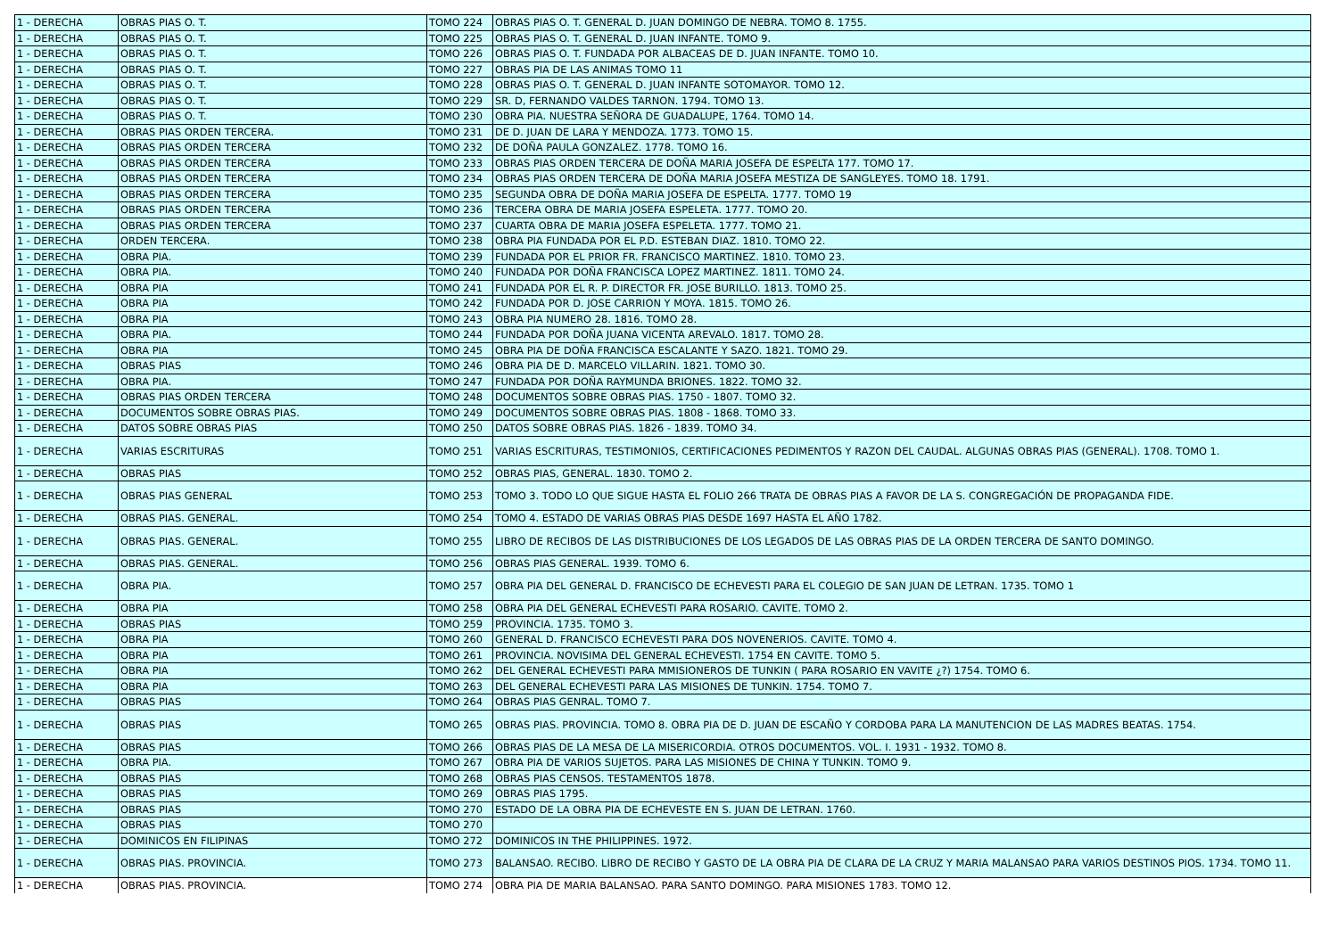| 1 - DERECHA | OBRAS PIAS O. T. | TOMO 224 | OBRAS PIAS O. T. GENERAL D. JUAN DOMINGO DE NEBRA. TOMO 8. 1755. |
| 1 - DERECHA | OBRAS PIAS O. T. | TOMO 225 | OBRAS PIAS O. T. GENERAL D. JUAN INFANTE. TOMO 9. |
| 1 - DERECHA | OBRAS PIAS O. T. | TOMO 226 | OBRAS PIAS O. T. FUNDADA POR ALBACEAS DE D. JUAN INFANTE. TOMO 10. |
| 1 - DERECHA | OBRAS PIAS O. T. | TOMO 227 | OBRAS PIA DE LAS ANIMAS TOMO 11 |
| 1 - DERECHA | OBRAS PIAS O. T. | TOMO 228 | OBRAS PIAS O. T. GENERAL D. JUAN INFANTE SOTOMAYOR. TOMO 12. |
| 1 - DERECHA | OBRAS PIAS O. T. | TOMO 229 | SR. D, FERNANDO VALDES TARNON. 1794. TOMO 13. |
| 1 - DERECHA | OBRAS PIAS O. T. | TOMO 230 | OBRA PIA. NUESTRA SEÑORA DE GUADALUPE, 1764. TOMO 14. |
| 1 - DERECHA | OBRAS PIAS ORDEN TERCERA. | TOMO 231 | DE D. JUAN DE LARA Y MENDOZA. 1773. TOMO 15. |
| 1 - DERECHA | OBRAS PIAS ORDEN TERCERA | TOMO 232 | DE DOÑA PAULA GONZALEZ. 1778. TOMO 16. |
| 1 - DERECHA | OBRAS PIAS ORDEN TERCERA | TOMO 233 | OBRAS PIAS ORDEN TERCERA DE DOÑA MARIA JOSEFA DE ESPELTA 177. TOMO 17. |
| 1 - DERECHA | OBRAS PIAS ORDEN TERCERA | TOMO 234 | OBRAS PIAS ORDEN TERCERA DE DOÑA MARIA JOSEFA MESTIZA DE SANGLEYES. TOMO 18. 1791. |
| 1 - DERECHA | OBRAS PIAS ORDEN TERCERA | TOMO 235 | SEGUNDA OBRA DE DOÑA MARIA JOSEFA DE ESPELTA. 1777. TOMO 19 |
| 1 - DERECHA | OBRAS PIAS ORDEN TERCERA | TOMO 236 | TERCERA OBRA DE MARIA JOSEFA ESPELETA. 1777. TOMO 20. |
| 1 - DERECHA | OBRAS PIAS ORDEN TERCERA | TOMO 237 | CUARTA OBRA DE MARIA JOSEFA ESPELETA. 1777. TOMO 21. |
| 1 - DERECHA | ORDEN TERCERA. | TOMO 238 | OBRA PIA FUNDADA POR EL P.D. ESTEBAN DIAZ. 1810. TOMO 22. |
| 1 - DERECHA | OBRA PIA. | TOMO 239 | FUNDADA POR EL PRIOR FR. FRANCISCO MARTINEZ. 1810. TOMO 23. |
| 1 - DERECHA | OBRA PIA. | TOMO 240 | FUNDADA POR DOÑA FRANCISCA LOPEZ MARTINEZ. 1811. TOMO 24. |
| 1 - DERECHA | OBRA PIA | TOMO 241 | FUNDADA POR EL R. P. DIRECTOR FR. JOSE BURILLO. 1813. TOMO 25. |
| 1 - DERECHA | OBRA PIA | TOMO 242 | FUNDADA POR D. JOSE CARRION Y MOYA. 1815. TOMO 26. |
| 1 - DERECHA | OBRA PIA | TOMO 243 | OBRA PIA NUMERO 28. 1816. TOMO 28. |
| 1 - DERECHA | OBRA PIA. | TOMO 244 | FUNDADA POR DOÑA JUANA VICENTA AREVALO. 1817. TOMO 28. |
| 1 - DERECHA | OBRA PIA | TOMO 245 | OBRA PIA DE DOÑA FRANCISCA ESCALANTE Y SAZO. 1821. TOMO 29. |
| 1 - DERECHA | OBRAS PIAS | TOMO 246 | OBRA PIA DE D. MARCELO VILLARIN. 1821. TOMO 30. |
| 1 - DERECHA | OBRA PIA. | TOMO 247 | FUNDADA POR DOÑA RAYMUNDA BRIONES. 1822. TOMO 32. |
| 1 - DERECHA | OBRAS PIAS ORDEN TERCERA | TOMO 248 | DOCUMENTOS SOBRE OBRAS PIAS. 1750 - 1807. TOMO 32. |
| 1 - DERECHA | DOCUMENTOS SOBRE OBRAS PIAS. | TOMO 249 | DOCUMENTOS SOBRE OBRAS PIAS. 1808 - 1868. TOMO 33. |
| 1 - DERECHA | DATOS SOBRE OBRAS PIAS | TOMO 250 | DATOS SOBRE OBRAS PIAS. 1826 - 1839. TOMO 34. |
| 1 - DERECHA | VARIAS ESCRITURAS | TOMO 251 | VARIAS ESCRITURAS, TESTIMONIOS, CERTIFICACIONES PEDIMENTOS Y RAZON DEL CAUDAL. ALGUNAS OBRAS PIAS (GENERAL). 1708. TOMO 1. |
| 1 - DERECHA | OBRAS PIAS | TOMO 252 | OBRAS PIAS, GENERAL. 1830. TOMO 2. |
| 1 - DERECHA | OBRAS PIAS GENERAL | TOMO 253 | TOMO 3. TODO LO QUE SIGUE HASTA EL FOLIO 266 TRATA DE OBRAS PIAS A FAVOR DE LA S. CONGREGACIÓN DE PROPAGANDA FIDE. |
| 1 - DERECHA | OBRAS PIAS. GENERAL. | TOMO 254 | TOMO 4. ESTADO DE VARIAS OBRAS PIAS DESDE 1697 HASTA EL AÑO 1782. |
| 1 - DERECHA | OBRAS PIAS. GENERAL. | TOMO 255 | LIBRO DE RECIBOS DE LAS DISTRIBUCIONES DE LOS LEGADOS DE LAS OBRAS PIAS DE LA ORDEN TERCERA DE SANTO DOMINGO. |
| 1 - DERECHA | OBRAS PIAS. GENERAL. | TOMO 256 | OBRAS PIAS GENERAL. 1939. TOMO 6. |
| 1 - DERECHA | OBRA PIA. | TOMO 257 | OBRA PIA DEL GENERAL D. FRANCISCO DE ECHEVESTI PARA EL COLEGIO DE SAN JUAN DE LETRAN. 1735. TOMO 1 |
| 1 - DERECHA | OBRA PIA | TOMO 258 | OBRA PIA DEL GENERAL ECHEVESTI PARA ROSARIO. CAVITE. TOMO 2. |
| 1 - DERECHA | OBRAS PIAS | TOMO 259 | PROVINCIA. 1735. TOMO 3. |
| 1 - DERECHA | OBRA PIA | TOMO 260 | GENERAL D. FRANCISCO ECHEVESTI PARA DOS NOVENERIOS. CAVITE. TOMO 4. |
| 1 - DERECHA | OBRA PIA | TOMO 261 | PROVINCIA. NOVISIMA DEL GENERAL ECHEVESTI. 1754 EN CAVITE. TOMO 5. |
| 1 - DERECHA | OBRA PIA | TOMO 262 | DEL GENERAL ECHEVESTI PARA MMISIONEROS DE TUNKIN ( PARA ROSARIO EN VAVITE ¿?) 1754. TOMO 6. |
| 1 - DERECHA | OBRA PIA | TOMO 263 | DEL GENERAL ECHEVESTI PARA LAS MISIONES DE TUNKIN. 1754. TOMO 7. |
| 1 - DERECHA | OBRAS PIAS | TOMO 264 | OBRAS PIAS GENRAL. TOMO 7. |
| 1 - DERECHA | OBRAS PIAS | TOMO 265 | OBRAS PIAS. PROVINCIA. TOMO 8. OBRA PIA DE D. JUAN DE ESCAÑO Y CORDOBA PARA LA MANUTENCION DE LAS MADRES BEATAS. 1754. |
| 1 - DERECHA | OBRAS PIAS | TOMO 266 | OBRAS PIAS DE LA MESA DE LA MISERICORDIA. OTROS DOCUMENTOS. VOL. I. 1931 - 1932. TOMO 8. |
| 1 - DERECHA | OBRA PIA. | TOMO 267 | OBRA PIA DE VARIOS SUJETOS. PARA LAS MISIONES DE CHINA Y TUNKIN. TOMO 9. |
| 1 - DERECHA | OBRAS PIAS | TOMO 268 | OBRAS PIAS CENSOS. TESTAMENTOS 1878. |
| 1 - DERECHA | OBRAS PIAS | TOMO 269 | OBRAS PIAS 1795. |
| 1 - DERECHA | OBRAS PIAS | TOMO 270 | ESTADO DE LA OBRA PIA DE ECHEVESTE EN S. JUAN DE LETRAN. 1760. |
| 1 - DERECHA | OBRAS PIAS | TOMO 270 | |
| 1 - DERECHA | DOMINICOS EN FILIPINAS | TOMO 272 | DOMINICOS IN THE PHILIPPINES. 1972. |
| 1 - DERECHA | OBRAS PIAS. PROVINCIA. | TOMO 273 | BALANSAO. RECIBO. LIBRO DE RECIBO Y GASTO DE LA OBRA PIA DE CLARA DE LA CRUZ Y MARIA MALANSAO PARA VARIOS DESTINOS PIOS. 1734. TOMO 11. |
| 1 - DERECHA | OBRAS PIAS. PROVINCIA. | TOMO 274 | OBRA PIA DE MARIA BALANSAO. PARA SANTO DOMINGO. PARA MISIONES 1783. TOMO 12. |